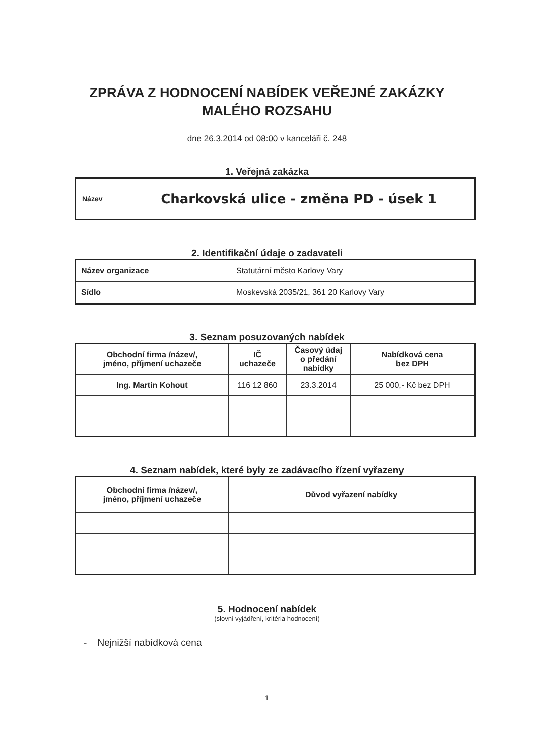ZPRÁVA Z HODNOCENÍ NABÍDEK VEŘEJNÉ ZAKÁZKY
MALÉHO ROZSAHU
dne 26.3.2014 od 08:00 v kanceláři č. 248
1. Veřejná zakázka
| Název | Charkovská ulice - změna PD - úsek 1 |
2. Identifikační údaje o zadavateli
| Název organizace | Statutární město Karlovy Vary |
| Sídlo | Moskevská 2035/21, 361 20 Karlovy Vary |
3. Seznam posuzovaných nabídek
| Obchodní firma /název/, jméno, příjmení uchazeče | IČ uchazeče | Časový údaj o předání nabídky | Nabídková cena bez DPH |
| --- | --- | --- | --- |
| Ing. Martin Kohout | 116 12 860 | 23.3.2014 | 25 000,- Kč bez DPH |
4. Seznam nabídek, které byly ze zadávacího řízení vyřazeny
| Obchodní firma /název/, jméno, příjmení uchazeče | Důvod vyřazení nabídky |
| --- | --- |
5. Hodnocení nabídek
(slovní vyjádření, kritéria hodnocení)
- Nejnižší nabídková cena
1